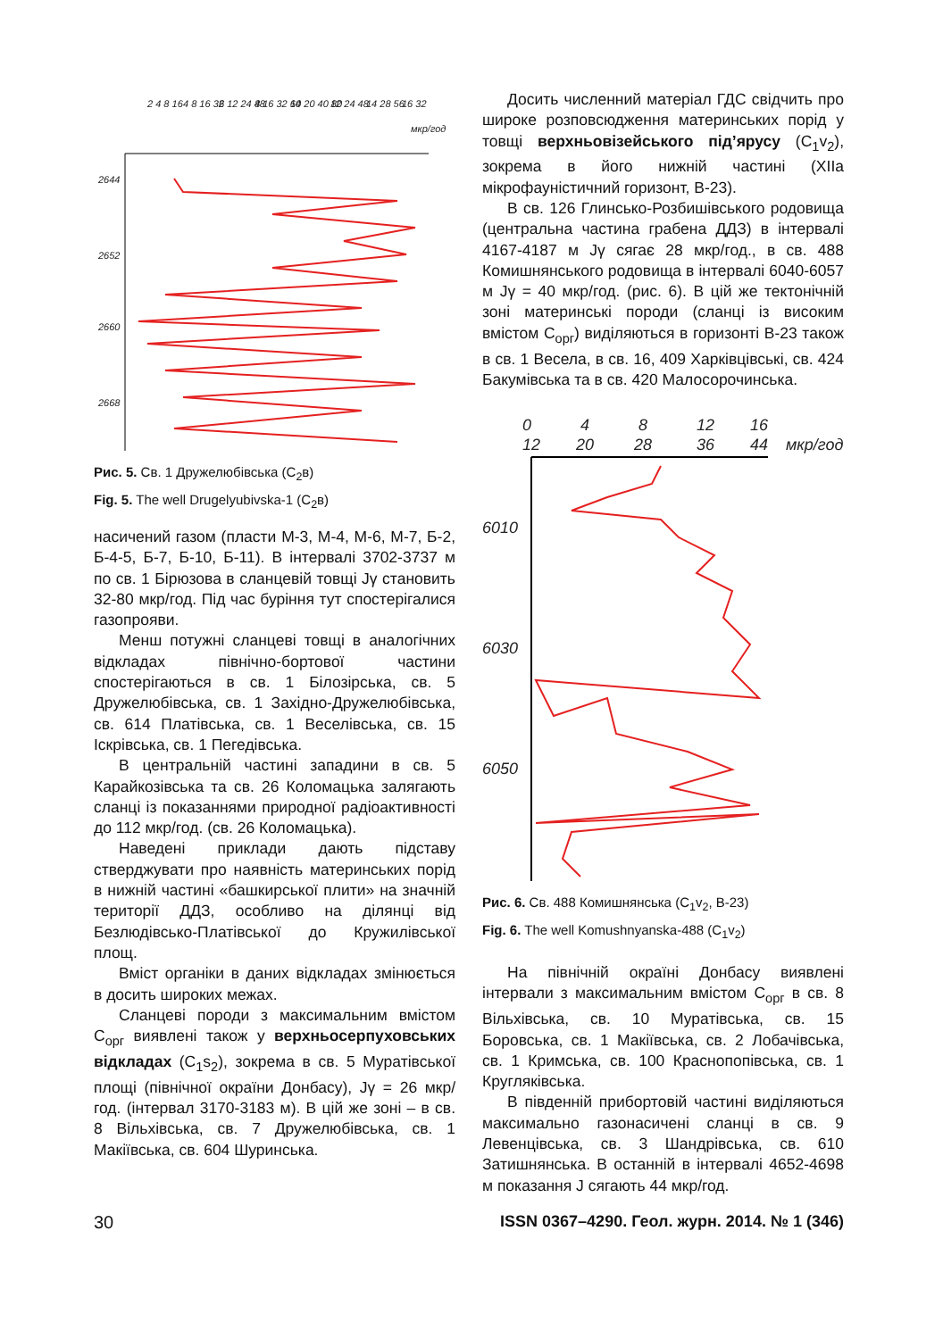2 4 8 16
4 8 16 32
6 12 24 48
8 16 32 64
10 20 40 80
12 24 48
14 28 56
16 32
мкр/год
2644
2652
2660
2668
Рис. 5. Св. 1 Дружелюбівська (C<sub>2</sub>в)
Fig. 5. The well Drugelyubivska-1 (C<sub>2</sub>в)
насичений газом (пласти М-3, М-4, М-6, М-7, Б-2, Б-4-5, Б-7, Б-10, Б-11). В інтервалі 3702-3737 м по св. 1 Бірюзова в сланцевій товщі Jγ становить 32-80 мкр/год. Під час буріння тут спостерігалися газопрояви.
Менш потужні сланцеві товщі в аналогічних відкладах північно-бортової частини спостерігаються в св. 1 Білозірська, св. 5 Дружелюбівська, св. 1 Західно-Дружелюбівська, св. 614 Платівська, св. 1 Веселівська, св. 15 Іскрівська, св. 1 Пегедівська.
В центральній частині западини в св. 5 Карайкозівська та св. 26 Коломацька залягають сланці із показаннями природної радіоактивності до 112 мкр/год. (св. 26 Коломацька).
Наведені приклади дають підставу стверджувати про наявність материнських порід в нижній частині «башкирської плити» на значній території ДДЗ, особливо на ділянці від Безлюдівсько-Платівської до Кружилівської площ.
Вміст органіки в даних відкладах змінюється в досить широких межах.
Сланцеві породи з максимальним вмістом C<sub>орг</sub> виявлені також у верхньосерпуховських відкладах (C<sub>1</sub>s<sub>2</sub>), зокрема в св. 5 Муратівської площі (північної окраїни Донбасу), Jγ = 26 мкр/год. (інтервал 3170-3183 м). В цій же зоні – в св. 8 Вільхівська, св. 7 Дружелюбівська, св. 1 Макіївська, св. 604 Шуринська.
Досить численний матеріал ГДС свідчить про широке розповсюдження материнських порід у товщі верхньовізейського під’ярусу (C<sub>1</sub>v<sub>2</sub>), зокрема в його нижній частині (XIIa мікрофауністичний горизонт, В-23).
В св. 126 Глинсько-Розбишівського родовища (центральна частина грабена ДДЗ) в інтервалі 4167-4187 м Jγ сягає 28 мкр/год., в св. 488 Комишнянського родовища в інтервалі 6040-6057 м Jγ = 40 мкр/год. (рис. 6). В цій же тектонічній зоні материнські породи (сланці із високим вмістом C<sub>орг</sub>) виділяються в горизонті В-23 також в св. 1 Весела, в св. 16, 409 Харківцівські, св. 424 Бакумівська та в св. 420 Малосорочинська.
0
12
4
20
8
28
12
36
16
44
мкр/год
6010
6030
6050
Рис. 6. Св. 488 Комишнянська (C<sub>1</sub>v<sub>2</sub>, В-23)
Fig. 6. The well Komushnyanska-488 (C<sub>1</sub>v<sub>2</sub>)
На північній окраїні Донбасу виявлені інтервали з максимальним вмістом C<sub>орг</sub> в св. 8 Вільхівська, св. 10 Муратівська, св. 15 Боровська, св. 1 Макіївська, св. 2 Лобачівська, св. 1 Кримська, св. 100 Краснопопівська, св. 1 Кругляківська.
В південній прибортовій частині виділяються максимально газонасичені сланці в св. 9 Левенцівська, св. 3 Шандрівська, св. 610 Затишнянська. В останній в інтервалі 4652-4698 м показання J сягають 44 мкр/год.
30 ISSN 0367–4290. Геол. журн. 2014. № 1 (346)